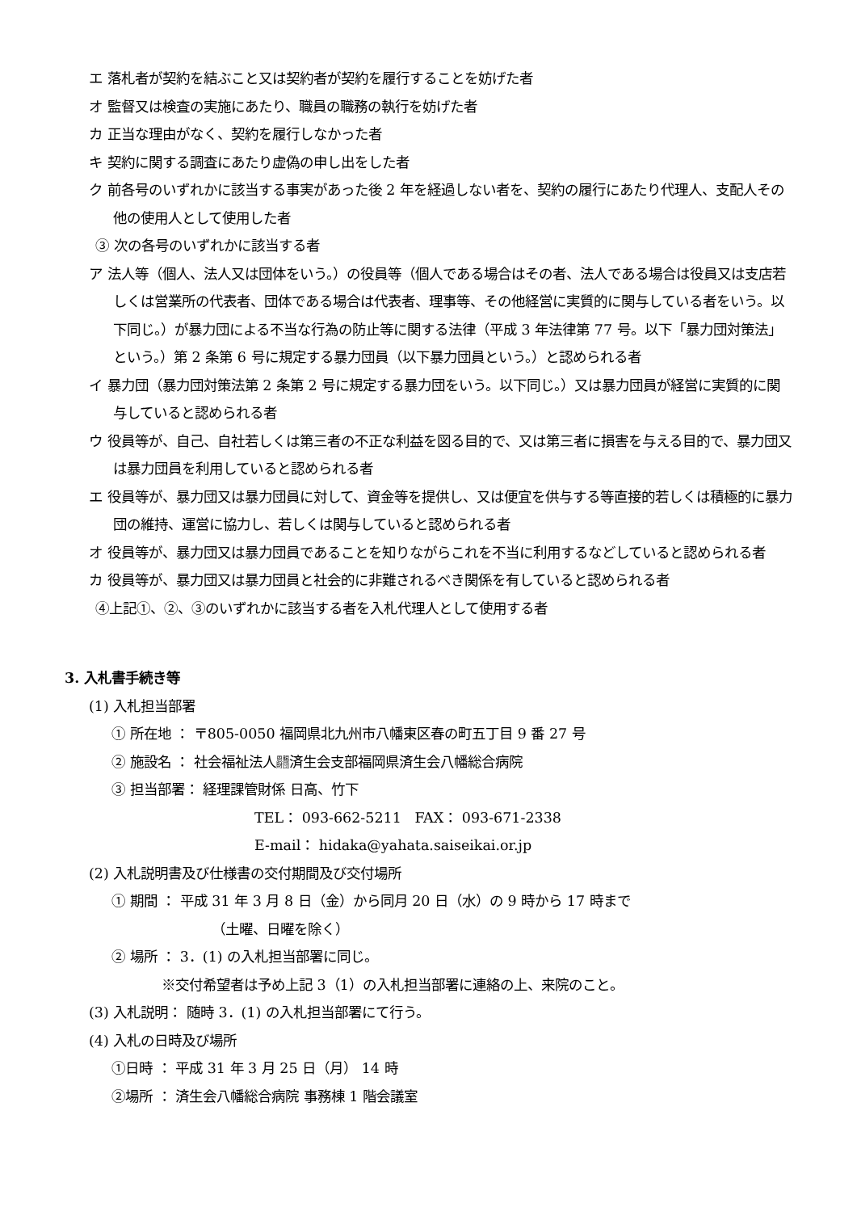エ 落札者が契約を結ぶこと又は契約者が契約を履行することを妨げた者
オ 監督又は検査の実施にあたり、職員の職務の執行を妨げた者
カ 正当な理由がなく、契約を履行しなかった者
キ 契約に関する調査にあたり虚偽の申し出をした者
ク 前各号のいずれかに該当する事実があった後 2 年を経過しない者を、契約の履行にあたり代理人、支配人その他の使用人として使用した者
③ 次の各号のいずれかに該当する者
ア 法人等（個人、法人又は団体をいう。）の役員等（個人である場合はその者、法人である場合は役員又は支店若しくは営業所の代表者、団体である場合は代表者、理事等、その他経営に実質的に関与している者をいう。以下同じ。）が暴力団による不当な行為の防止等に関する法律（平成 3 年法律第 77 号。以下「暴力団対策法」という。）第 2 条第 6 号に規定する暴力団員（以下暴力団員という。）と認められる者
イ 暴力団（暴力団対策法第 2 条第 2 号に規定する暴力団をいう。以下同じ。）又は暴力団員が経営に実質的に関与していると認められる者
ウ 役員等が、自己、自社若しくは第三者の不正な利益を図る目的で、又は第三者に損害を与える目的で、暴力団又は暴力団員を利用していると認められる者
エ 役員等が、暴力団又は暴力団員に対して、資金等を提供し、又は便宜を供与する等直接的若しくは積極的に暴力団の維持、運営に協力し、若しくは関与していると認められる者
オ 役員等が、暴力団又は暴力団員であることを知りながらこれを不当に利用するなどしていると認められる者
カ 役員等が、暴力団又は暴力団員と社会的に非難されるべき関係を有していると認められる者
④上記①、②、③のいずれかに該当する者を入札代理人として使用する者
3. 入札書手続き等
(1) 入札担当部署
① 所在地 ： 〒805-0050 福岡県北九州市八幡東区春の町五丁目 9 番 27 号
② 施設名 ： 社会福祉法人恩賜
財団済生会支部福岡県済生会八幡総合病院
③ 担当部署： 経理課管財係 日高、竹下
TEL： 093-662-5211 FAX： 093-671-2338
E-mail： hidaka@yahata.saiseikai.or.jp
(2) 入札説明書及び仕様書の交付期間及び交付場所
① 期間 ： 平成 31 年 3 月 8 日（金）から同月 20 日（水）の 9 時から 17 時まで
（土曜、日曜を除く）
② 場所 ： 3．(1) の入札担当部署に同じ。
※交付希望者は予め上記 3（1）の入札担当部署に連絡の上、来院のこと。
(3) 入札説明： 随時 3．(1) の入札担当部署にて行う。
(4) 入札の日時及び場所
①日時 ： 平成 31 年 3 月 25 日（月） 14 時
②場所 ： 済生会八幡総合病院 事務棟 1 階会議室